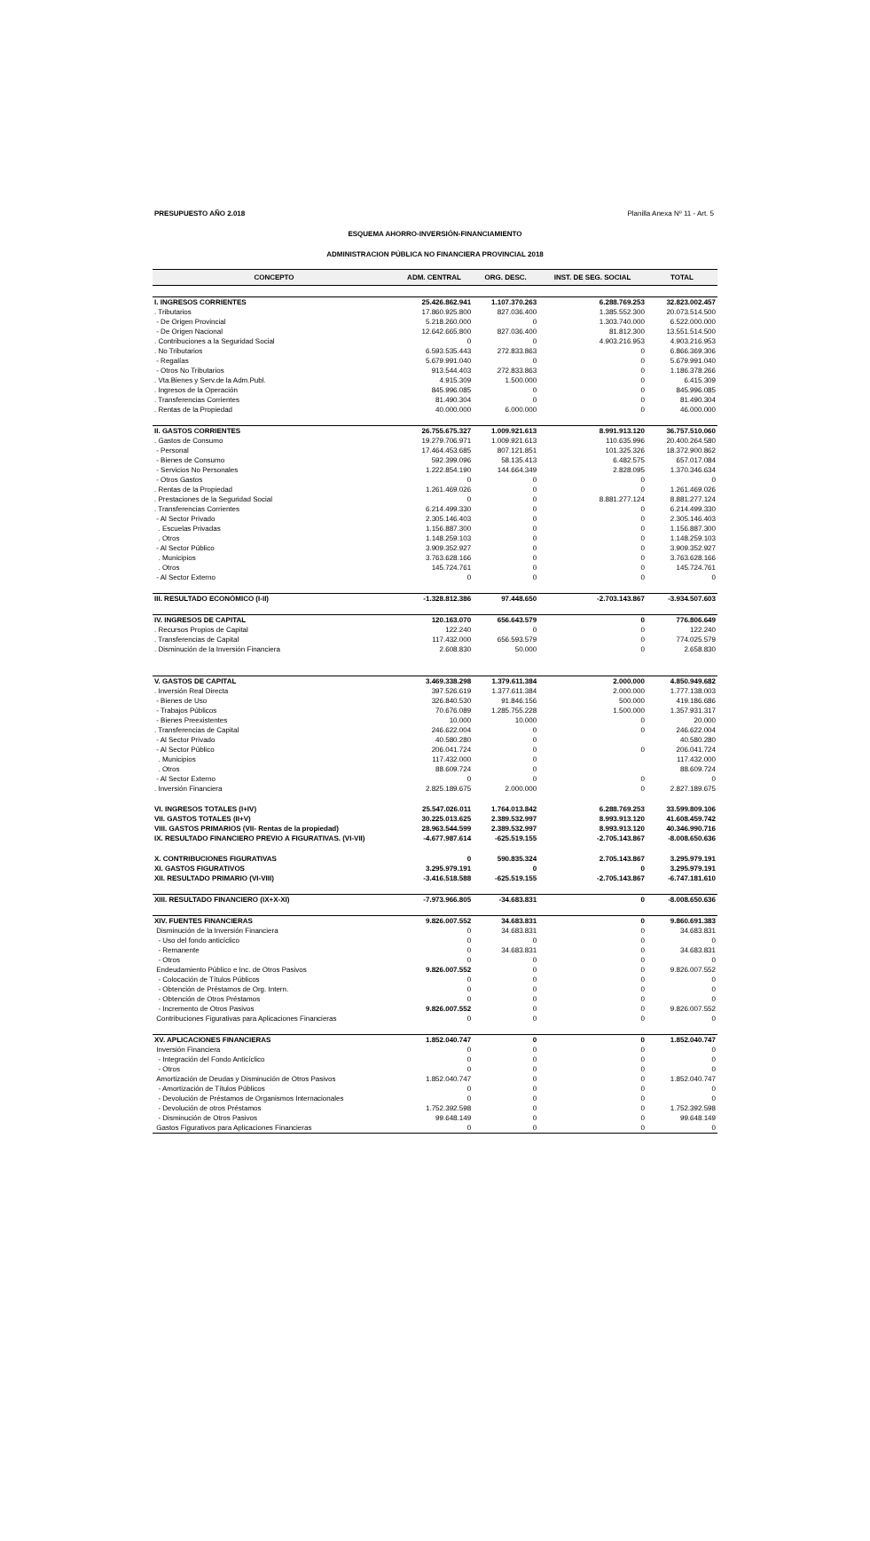PRESUPUESTO AÑO 2.018 Planilla Anexa Nº 11 - Art. 5
ESQUEMA AHORRO-INVERSIÓN-FINANCIAMIENTO
ADMINISTRACION PÚBLICA NO FINANCIERA PROVINCIAL 2018
| CONCEPTO | ADM. CENTRAL | ORG. DESC. | INST. DE SEG. SOCIAL | TOTAL |
| --- | --- | --- | --- | --- |
| I. INGRESOS CORRIENTES | 25.426.862.941 | 1.107.370.263 | 6.288.769.253 | 32.823.002.457 |
| . Tributarios | 17.860.925.800 | 827.036.400 | 1.385.552.300 | 20.073.514.500 |
| - De Origen Provincial | 5.218.260.000 | 0 | 1.303.740.000 | 6.522.000.000 |
| - De Origen Nacional | 12.642.665.800 | 827.036.400 | 81.812.300 | 13.551.514.500 |
| . Contribuciones a la Seguridad Social | 0 | 0 | 4.903.216.953 | 4.903.216.953 |
| . No Tributarios | 6.593.535.443 | 272.833.863 | 0 | 6.866.369.306 |
| - Regalías | 5.679.991.040 | 0 | 0 | 5.679.991.040 |
| - Otros No Tributarios | 913.544.403 | 272.833.863 | 0 | 1.186.378.266 |
| . Vta.Bienes y Serv.de la Adm.Publ. | 4.915.309 | 1.500.000 | 0 | 6.415.309 |
| . Ingresos de la Operación | 845.996.085 | 0 | 0 | 845.996.085 |
| . Transferencias Corrientes | 81.490.304 | 0 | 0 | 81.490.304 |
| . Rentas de la Propiedad | 40.000.000 | 6.000.000 | 0 | 46.000.000 |
| II. GASTOS CORRIENTES | 26.755.675.327 | 1.009.921.613 | 8.991.913.120 | 36.757.510.060 |
| . Gastos de Consumo | 19.279.706.971 | 1.009.921.613 | 110.635.996 | 20.400.264.580 |
| - Personal | 17.464.453.685 | 807.121.851 | 101.325.326 | 18.372.900.862 |
| - Bienes de Consumo | 592.399.096 | 58.135.413 | 6.482.575 | 657.017.084 |
| - Servicios No Personales | 1.222.854.190 | 144.664.349 | 2.828.095 | 1.370.346.634 |
| - Otros Gastos | 0 | 0 | 0 | 0 |
| . Rentas de la Propiedad | 1.261.469.026 | 0 | 0 | 1.261.469.026 |
| . Prestaciones de la Seguridad Social | 0 | 0 | 8.881.277.124 | 8.881.277.124 |
| . Transferencias Corrientes | 6.214.499.330 | 0 | 0 | 6.214.499.330 |
| - Al Sector Privado | 2.305.146.403 | 0 | 0 | 2.305.146.403 |
| . Escuelas Privadas | 1.156.887.300 | 0 | 0 | 1.156.887.300 |
| . Otros | 1.148.259.103 | 0 | 0 | 1.148.259.103 |
| - Al Sector Público | 3.909.352.927 | 0 | 0 | 3.909.352.927 |
| . Municipios | 3.763.628.166 | 0 | 0 | 3.763.628.166 |
| . Otros | 145.724.761 | 0 | 0 | 145.724.761 |
| - Al Sector Externo | 0 | 0 | 0 | 0 |
| III. RESULTADO ECONÓMICO (I-II) | -1.328.812.386 | 97.448.650 | -2.703.143.867 | -3.934.507.603 |
| IV. INGRESOS DE CAPITAL | 120.163.070 | 656.643.579 | 0 | 776.806.649 |
| . Recursos Propios de Capital | 122.240 | 0 | 0 | 122.240 |
| . Transferencias de Capital | 117.432.000 | 656.593.579 | 0 | 774.025.579 |
| . Disminución de la Inversión Financiera | 2.608.830 | 50.000 | 0 | 2.658.830 |
| V. GASTOS DE CAPITAL | 3.469.338.298 | 1.379.611.384 | 2.000.000 | 4.850.949.682 |
| . Inversión Real Directa | 397.526.619 | 1.377.611.384 | 2.000.000 | 1.777.138.003 |
| - Bienes de Uso | 326.840.530 | 91.846.156 | 500.000 | 419.186.686 |
| - Trabajos Públicos | 70.676.089 | 1.285.755.228 | 1.500.000 | 1.357.931.317 |
| - Bienes Preexistentes | 10.000 | 10.000 | 0 | 20.000 |
| . Transferencias de Capital | 246.622.004 | 0 | 0 | 246.622.004 |
| - Al Sector Privado | 40.580.280 | 0 | | 40.580.280 |
| - Al Sector Público | 206.041.724 | 0 | 0 | 206.041.724 |
| . Municipios | 117.432.000 | 0 | | 117.432.000 |
| . Otros | 88.609.724 | 0 | | 88.609.724 |
| - Al Sector Externo | 0 | 0 | 0 | 0 |
| . Inversión Financiera | 2.825.189.675 | 2.000.000 | 0 | 2.827.189.675 |
| VI. INGRESOS TOTALES (I+IV) | 25.547.026.011 | 1.764.013.842 | 6.288.769.253 | 33.599.809.106 |
| VII. GASTOS TOTALES (II+V) | 30.225.013.625 | 2.389.532.997 | 8.993.913.120 | 41.608.459.742 |
| VIII. GASTOS PRIMARIOS (VII- Rentas de la propiedad) | 28.963.544.599 | 2.389.532.997 | 8.993.913.120 | 40.346.990.716 |
| IX. RESULTADO FINANCIERO PREVIO A FIGURATIVAS. (VI-VII) | -4.677.987.614 | -625.519.155 | -2.705.143.867 | -8.008.650.636 |
| X. CONTRIBUCIONES FIGURATIVAS | 0 | 590.835.324 | 2.705.143.867 | 3.295.979.191 |
| XI. GASTOS FIGURATIVOS | 3.295.979.191 | 0 | 0 | 3.295.979.191 |
| XII. RESULTADO PRIMARIO (VI-VIII) | -3.416.518.588 | -625.519.155 | -2.705.143.867 | -6.747.181.610 |
| XIII. RESULTADO FINANCIERO (IX+X-XI) | -7.973.966.805 | -34.683.831 | 0 | -8.008.650.636 |
| XIV. FUENTES FINANCIERAS | 9.826.007.552 | 34.683.831 | 0 | 9.860.691.383 |
| Disminución de la Inversión Financiera | 0 | 34.683.831 | 0 | 34.683.831 |
| - Uso del fondo anticíclico | 0 | 0 | 0 | 0 |
| - Remanente | 0 | 34.683.831 | 0 | 34.683.831 |
| - Otros | 0 | 0 | 0 | 0 |
| Endeudamiento Público e Inc. de Otros Pasivos | 9.826.007.552 | 0 | 0 | 9.826.007.552 |
| - Colocación de Títulos Públicos | 0 | 0 | 0 | 0 |
| - Obtención de Préstamos de Org. Intern. | 0 | 0 | 0 | 0 |
| - Obtención de Otros Préstamos | 0 | 0 | 0 | 0 |
| - Incremento de Otros Pasivos | 9.826.007.552 | 0 | 0 | 9.826.007.552 |
| Contribuciones Figurativas para Aplicaciones Financieras | 0 | 0 | 0 | 0 |
| XV. APLICACIONES FINANCIERAS | 1.852.040.747 | 0 | 0 | 1.852.040.747 |
| Inversión Financiera | 0 | 0 | 0 | 0 |
| - Integración del Fondo Anticíclico | 0 | 0 | 0 | 0 |
| - Otros | 0 | 0 | 0 | 0 |
| Amortización de Deudas y Disminución de Otros Pasivos | 1.852.040.747 | 0 | 0 | 1.852.040.747 |
| - Amortización de Títulos Públicos | 0 | 0 | 0 | 0 |
| - Devolución de Préstamos de Organismos Internacionales | 0 | 0 | 0 | 0 |
| - Devolución de otros Préstamos | 1.752.392.598 | 0 | 0 | 1.752.392.598 |
| - Disminución de Otros Pasivos | 99.648.149 | 0 | 0 | 99.648.149 |
| Gastos Figurativos para Aplicaciones Financieras | 0 | 0 | 0 | 0 |